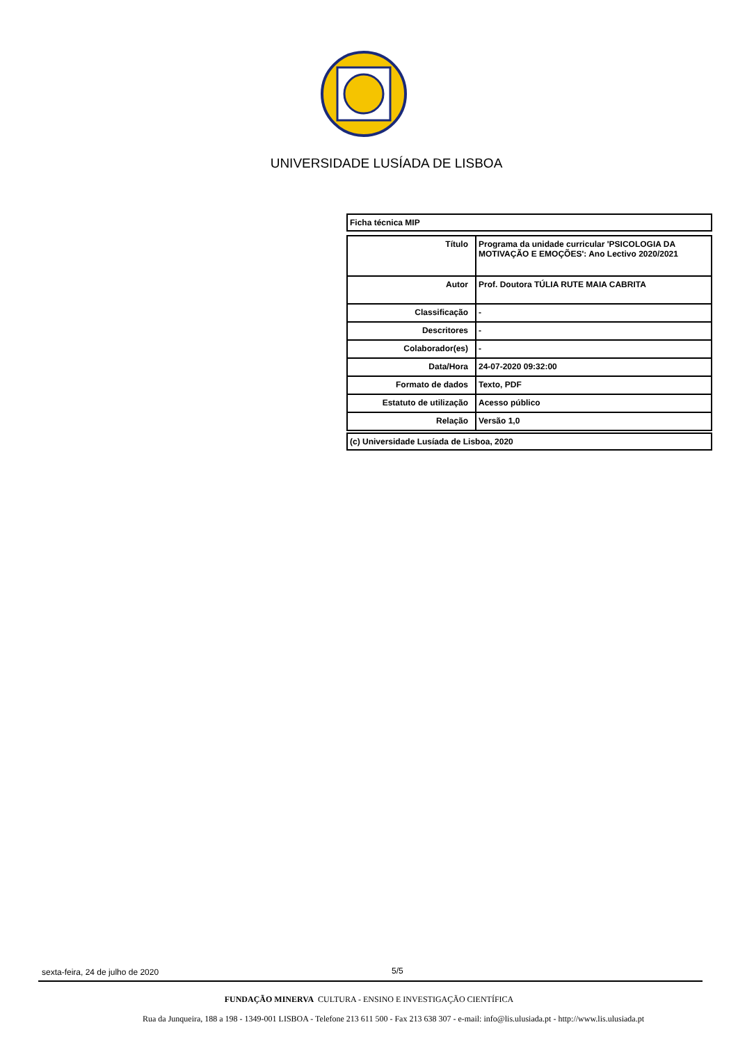UNIVERSIDADE LUSÍADA DE LISBOA
Ficha técnica MIP
| Título | Programa da unidade curricular 'PSICOLOGIA DA MOTIVAÇÃO E EMOÇÕES': Ano Lectivo 2020/2021 |
| Autor | Prof. Doutora TÚLIA RUTE MAIA CABRITA |
| Classificação | - |
| Descritores | - |
| Colaborador(es) | - |
| Data/Hora | 24-07-2020 09:32:00 |
| Formato de dados | Texto, PDF |
| Estatuto de utilização | Acesso público |
| Relação | Versão 1,0 |
(c) Universidade Lusíada de Lisboa, 2020
sexta-feira, 24 de julho de 2020
5/5
FUNDAÇÃO MINERVA CULTURA - ENSINO E INVESTIGAÇÃO CIENTÍFICA
Rua da Junqueira, 188 a 198 - 1349-001 LISBOA - Telefone 213 611 500 - Fax 213 638 307 - e-mail: info@lis.ulusiada.pt - http://www.lis.ulusiada.pt